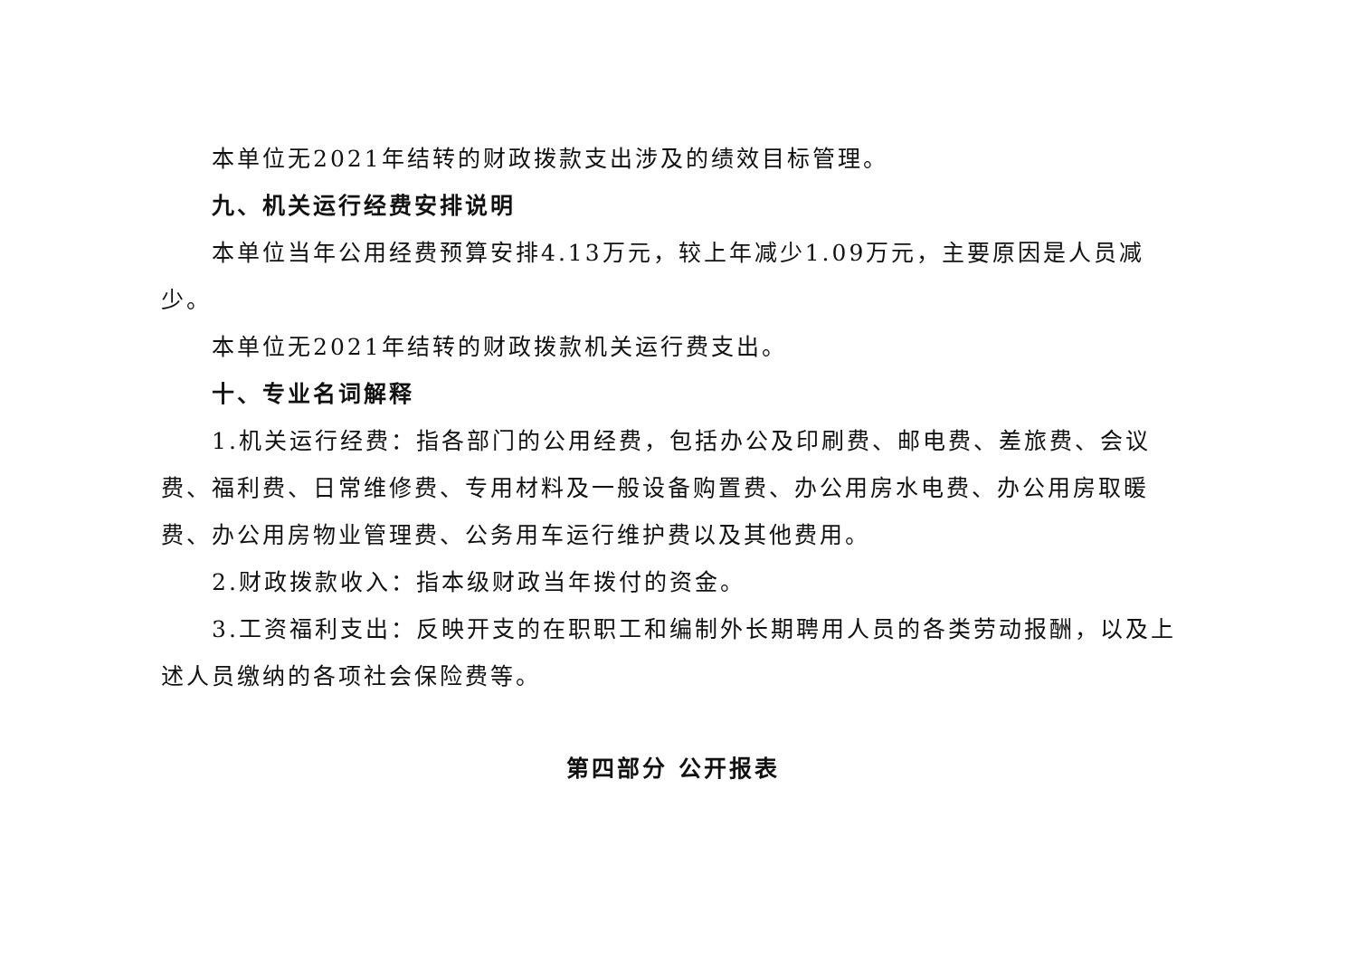本单位无2021年结转的财政拨款支出涉及的绩效目标管理。
九、机关运行经费安排说明
本单位当年公用经费预算安排4.13万元，较上年减少1.09万元，主要原因是人员减少。
本单位无2021年结转的财政拨款机关运行费支出。
十、专业名词解释
1.机关运行经费：指各部门的公用经费，包括办公及印刷费、邮电费、差旅费、会议费、福利费、日常维修费、专用材料及一般设备购置费、办公用房水电费、办公用房取暖费、办公用房物业管理费、公务用车运行维护费以及其他费用。
2.财政拨款收入：指本级财政当年拨付的资金。
3.工资福利支出：反映开支的在职职工和编制外长期聘用人员的各类劳动报酬，以及上述人员缴纳的各项社会保险费等。
第四部分 公开报表